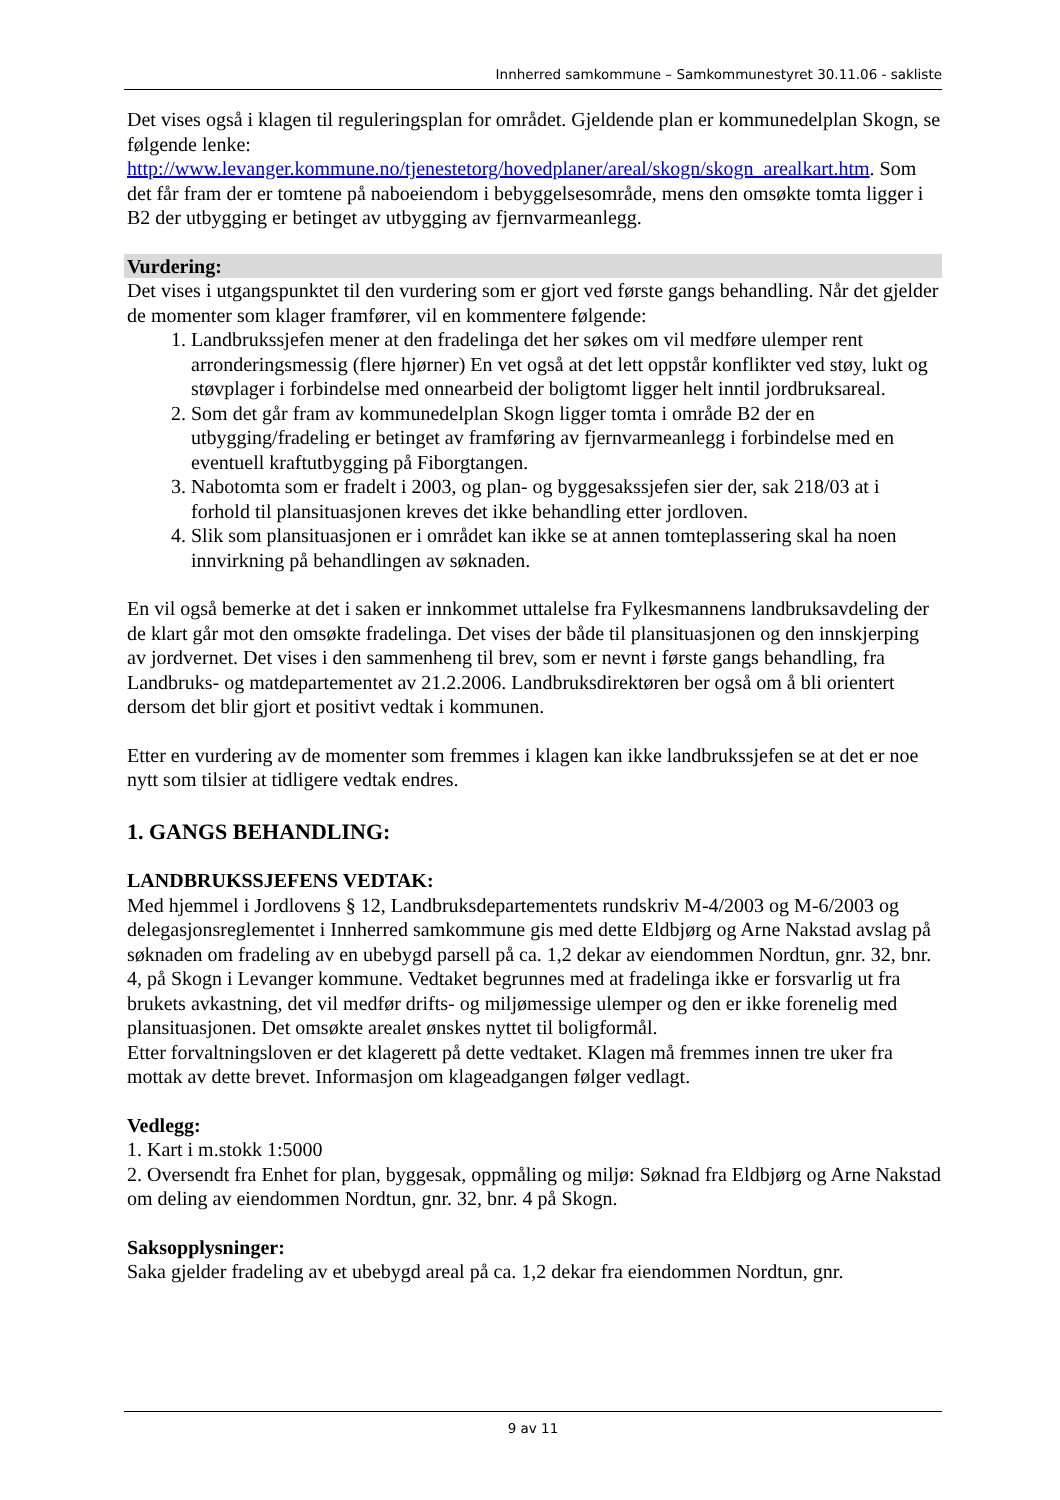Innherred samkommune – Samkommunestyret 30.11.06 - sakliste
Det vises også i klagen til reguleringsplan for området. Gjeldende plan er kommunedelplan Skogn, se følgende lenke: http://www.levanger.kommune.no/tjenestetorg/hovedplaner/areal/skogn/skogn_arealkart.htm. Som det får fram der er tomtene på naboeiendom i bebyggelsesområde, mens den omsøkte tomta ligger i B2 der utbygging er betinget av utbygging av fjernvarmeanlegg.
Vurdering:
Det vises i utgangspunktet til den vurdering som er gjort ved første gangs behandling. Når det gjelder de momenter som klager framfører, vil en kommentere følgende:
1. Landbrukssjefen mener at den fradelinga det her søkes om vil medføre ulemper rent arronderingsmessig (flere hjørner) En vet også at det lett oppstår konflikter ved støy, lukt og støvplager i forbindelse med onnearbeid der boligtomt ligger helt inntil jordbruksareal.
2. Som det går fram av kommunedelplan Skogn ligger tomta i område B2 der en utbygging/fradeling er betinget av framføring av fjernvarmeanlegg i forbindelse med en eventuell kraftutbygging på Fiborgtangen.
3. Nabotomta som er fradelt i 2003, og plan- og byggesakssjefen sier der, sak 218/03 at i forhold til plansituasjonen kreves det ikke behandling etter jordloven.
4. Slik som plansituasjonen er i området kan ikke se at annen tomteplassering skal ha noen innvirkning på behandlingen av søknaden.
En vil også bemerke at det i saken er innkommet uttalelse fra Fylkesmannens landbruksavdeling der de klart går mot den omsøkte fradelinga. Det vises der både til plansituasjonen og den innskjerping av jordvernet. Det vises i den sammenheng til brev, som er nevnt i første gangs behandling, fra Landbruks- og matdepartementet av 21.2.2006. Landbruksdirektøren ber også om å bli orientert dersom det blir gjort et positivt vedtak i kommunen.
Etter en vurdering av de momenter som fremmes i klagen kan ikke landbrukssjefen se at det er noe nytt som tilsier at tidligere vedtak endres.
1. GANGS BEHANDLING:
LANDBRUKSSJEFENS VEDTAK:
Med hjemmel i Jordlovens § 12, Landbruksdepartementets rundskriv M-4/2003 og M-6/2003 og delegasjonsreglementet i Innherred samkommune gis med dette Eldbjørg og Arne Nakstad avslag på søknaden om fradeling av en ubebygd parsell på ca. 1,2 dekar av eiendommen Nordtun, gnr. 32, bnr. 4, på Skogn i Levanger kommune. Vedtaket begrunnes med at fradelinga ikke er forsvarlig ut fra brukets avkastning, det vil medfør drifts- og miljømessige ulemper og den er ikke forenelig med plansituasjonen. Det omsøkte arealet ønskes nyttet til boligformål.
Etter forvaltningsloven er det klagerett på dette vedtaket. Klagen må fremmes innen tre uker fra mottak av dette brevet. Informasjon om klageadgangen følger vedlagt.
Vedlegg:
1. Kart i m.stokk 1:5000
2. Oversendt fra Enhet for plan, byggesak, oppmåling og miljø: Søknad fra Eldbjørg og Arne Nakstad om deling av eiendommen Nordtun, gnr. 32, bnr. 4 på Skogn.
Saksopplysninger:
Saka gjelder fradeling av et ubebygd areal på ca. 1,2 dekar fra eiendommen Nordtun, gnr.
9 av 11